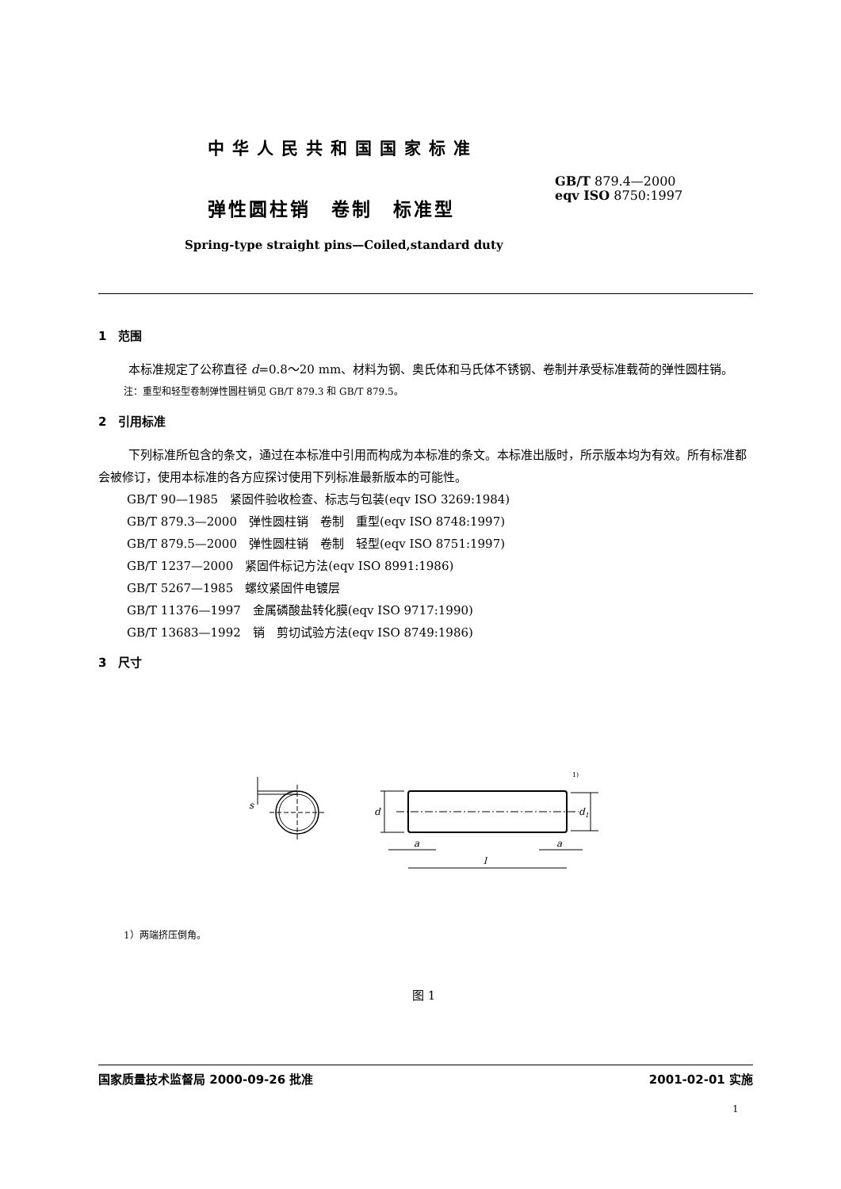中华人民共和国国家标准
GB/T 879.4—2000
eqv ISO 8750:1997
弹性圆柱销　卷制　标准型
Spring-type straight pins—Coiled,standard duty
1　范围
本标准规定了公称直径 d=0.8～20 mm、材料为钢、奥氏体和马氏体不锈钢、卷制并承受标准载荷的弹性圆柱销。
注：重型和轻型卷制弹性圆柱销见 GB/T 879.3 和 GB/T 879.5。
2　引用标准
下列标准所包含的条文，通过在本标准中引用而构成为本标准的条文。本标准出版时，所示版本均为有效。所有标准都会被修订，使用本标准的各方应探讨使用下列标准最新版本的可能性。
GB/T 90—1985　紧固件验收检查、标志与包装(eqv ISO 3269:1984)
GB/T 879.3—2000　弹性圆柱销　卷制　重型(eqv ISO 8748:1997)
GB/T 879.5—2000　弹性圆柱销　卷制　轻型(eqv ISO 8751:1997)
GB/T 1237—2000　紧固件标记方法(eqv ISO 8991:1986)
GB/T 5267—1985　螺纹紧固件电镀层
GB/T 11376—1997　金属磷酸盐转化膜(eqv ISO 9717:1990)
GB/T 13683—1992　销　剪切试验方法(eqv ISO 8749:1986)
3　尺寸
s
d
d1
1)
a
a
l
1）两端挤压倒角。
图 1
国家质量技术监督局 2000-09-26 批准 2001-02-01 实施
1